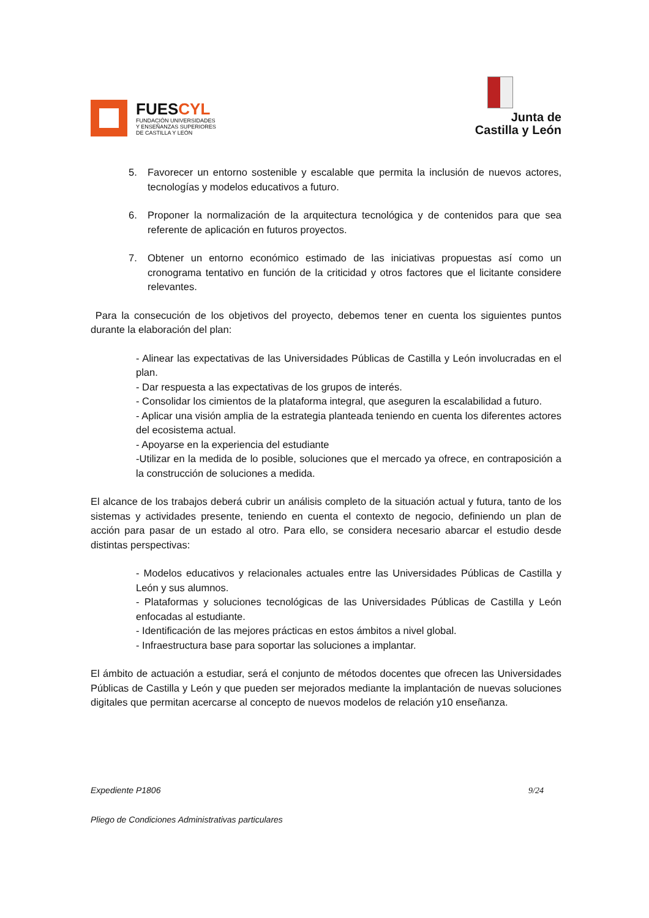FUESCYL
FUNDACIÓN UNIVERSIDADES
Y ENSEÑANZAS SUPERIORES
DE CASTILLA Y LEÓN
Junta de
Castilla y León
5. Favorecer un entorno sostenible y escalable que permita la inclusión de nuevos actores, tecnologías y modelos educativos a futuro.
6. Proponer la normalización de la arquitectura tecnológica y de contenidos para que sea referente de aplicación en futuros proyectos.
7. Obtener un entorno económico estimado de las iniciativas propuestas así como un cronograma tentativo en función de la criticidad y otros factores que el licitante considere relevantes.
Para la consecución de los objetivos del proyecto, debemos tener en cuenta los siguientes puntos durante la elaboración del plan:
- Alinear las expectativas de las Universidades Públicas de Castilla y León involucradas en el plan.
- Dar respuesta a las expectativas de los grupos de interés.
- Consolidar los cimientos de la plataforma integral, que aseguren la escalabilidad a futuro.
- Aplicar una visión amplia de la estrategia planteada teniendo en cuenta los diferentes actores del ecosistema actual.
- Apoyarse en la experiencia del estudiante
-Utilizar en la medida de lo posible, soluciones que el mercado ya ofrece, en contraposición a la construcción de soluciones a medida.
El alcance de los trabajos deberá cubrir un análisis completo de la situación actual y futura, tanto de los sistemas y actividades presente, teniendo en cuenta el contexto de negocio, definiendo un plan de acción para pasar de un estado al otro. Para ello, se considera necesario abarcar el estudio desde distintas perspectivas:
- Modelos educativos y relacionales actuales entre las Universidades Públicas de Castilla y León y sus alumnos.
- Plataformas y soluciones tecnológicas de las Universidades Públicas de Castilla y León enfocadas al estudiante.
- Identificación de las mejores prácticas en estos ámbitos a nivel global.
- Infraestructura base para soportar las soluciones a implantar.
El ámbito de actuación a estudiar, será el conjunto de métodos docentes que ofrecen las Universidades Públicas de Castilla y León y que pueden ser mejorados mediante la implantación de nuevas soluciones digitales que permitan acercarse al concepto de nuevos modelos de relación y10 enseñanza.
Expediente P1806 9/24
Pliego de Condiciones Administrativas particulares